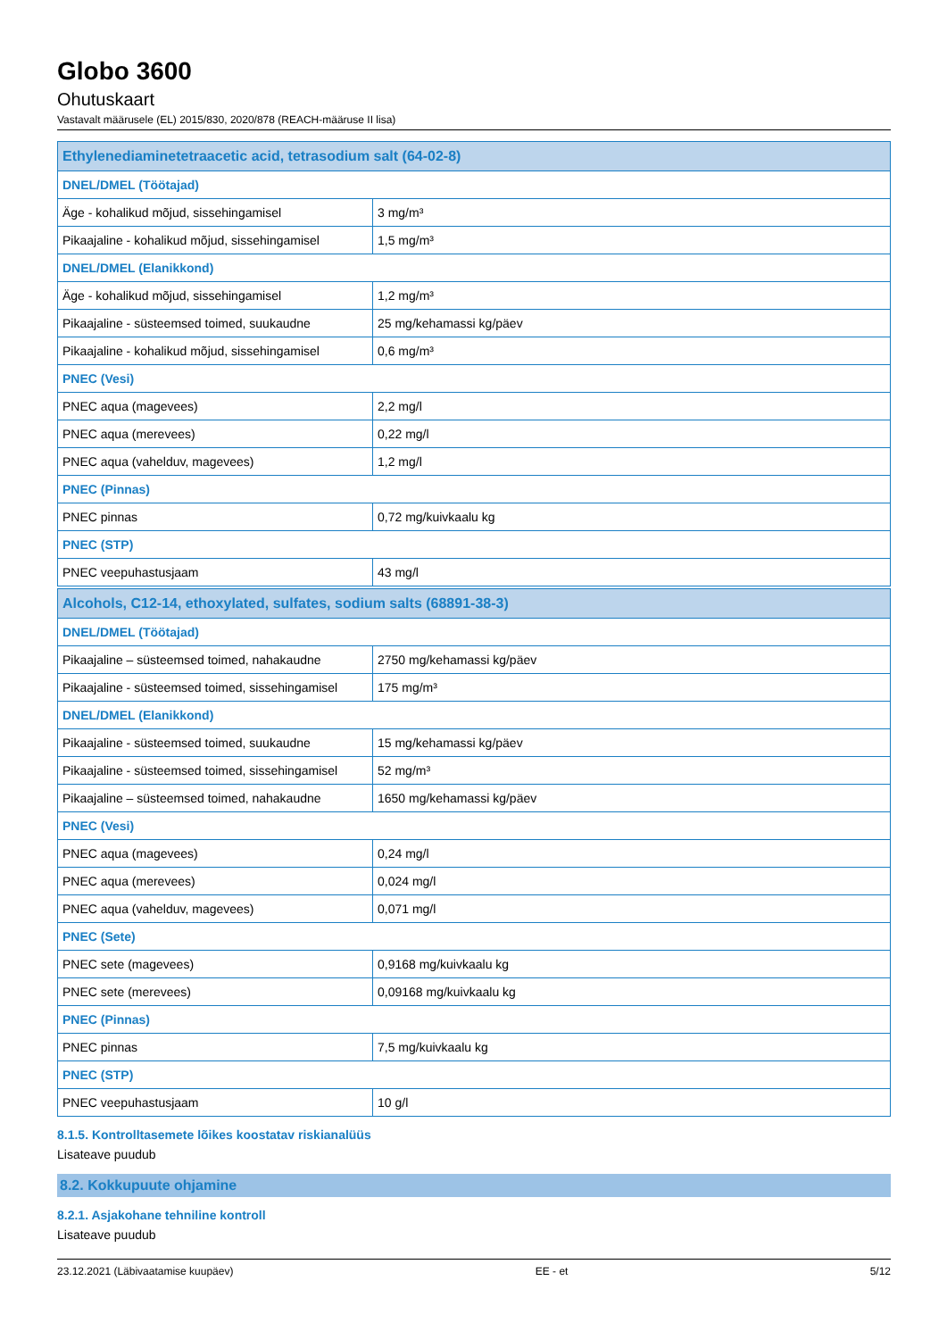Globo 3600
Ohutuskaart
Vastavalt määrusele (EL) 2015/830, 2020/878 (REACH-määruse II lisa)
| Ethylenediaminetetraacetic acid, tetrasodium salt (64-02-8) | |
| --- | --- |
| DNEL/DMEL (Töötajad) | |
| Äge - kohalikud mõjud, sissehingamisel | 3 mg/m³ |
| Pikaajaline - kohalikud mõjud, sissehingamisel | 1,5 mg/m³ |
| DNEL/DMEL (Elanikkond) | |
| Äge - kohalikud mõjud, sissehingamisel | 1,2 mg/m³ |
| Pikaajaline - süsteemsed toimed, suukaudne | 25 mg/kehamassi kg/päev |
| Pikaajaline - kohalikud mõjud, sissehingamisel | 0,6 mg/m³ |
| PNEC (Vesi) | |
| PNEC aqua (magevees) | 2,2 mg/l |
| PNEC aqua (merevees) | 0,22 mg/l |
| PNEC aqua (vahelduv, magevees) | 1,2 mg/l |
| PNEC (Pinnas) | |
| PNEC pinnas | 0,72 mg/kuivkaalu kg |
| PNEC (STP) | |
| PNEC veepuhastusjaam | 43 mg/l |
| Alcohols, C12-14, ethoxylated, sulfates, sodium salts (68891-38-3) | |
| --- | --- |
| DNEL/DMEL (Töötajad) | |
| Pikaajaline – süsteemsed toimed, nahakaudne | 2750 mg/kehamassi kg/päev |
| Pikaajaline - süsteemsed toimed, sissehingamisel | 175 mg/m³ |
| DNEL/DMEL (Elanikkond) | |
| Pikaajaline - süsteemsed toimed, suukaudne | 15 mg/kehamassi kg/päev |
| Pikaajaline - süsteemsed toimed, sissehingamisel | 52 mg/m³ |
| Pikaajaline – süsteemsed toimed, nahakaudne | 1650 mg/kehamassi kg/päev |
| PNEC (Vesi) | |
| PNEC aqua (magevees) | 0,24 mg/l |
| PNEC aqua (merevees) | 0,024 mg/l |
| PNEC aqua (vahelduv, magevees) | 0,071 mg/l |
| PNEC (Sete) | |
| PNEC sete (magevees) | 0,9168 mg/kuivkaalu kg |
| PNEC sete (merevees) | 0,09168 mg/kuivkaalu kg |
| PNEC (Pinnas) | |
| PNEC pinnas | 7,5 mg/kuivkaalu kg |
| PNEC (STP) | |
| PNEC veepuhastusjaam | 10 g/l |
8.1.5. Kontrolltasemete lõikes koostatav riskianalüüs
Lisateave puudub
8.2. Kokkupuute ohjamine
8.2.1. Asjakohane tehniline kontroll
Lisateave puudub
23.12.2021 (Läbivaatamise kuupäev) EE - et 5/12